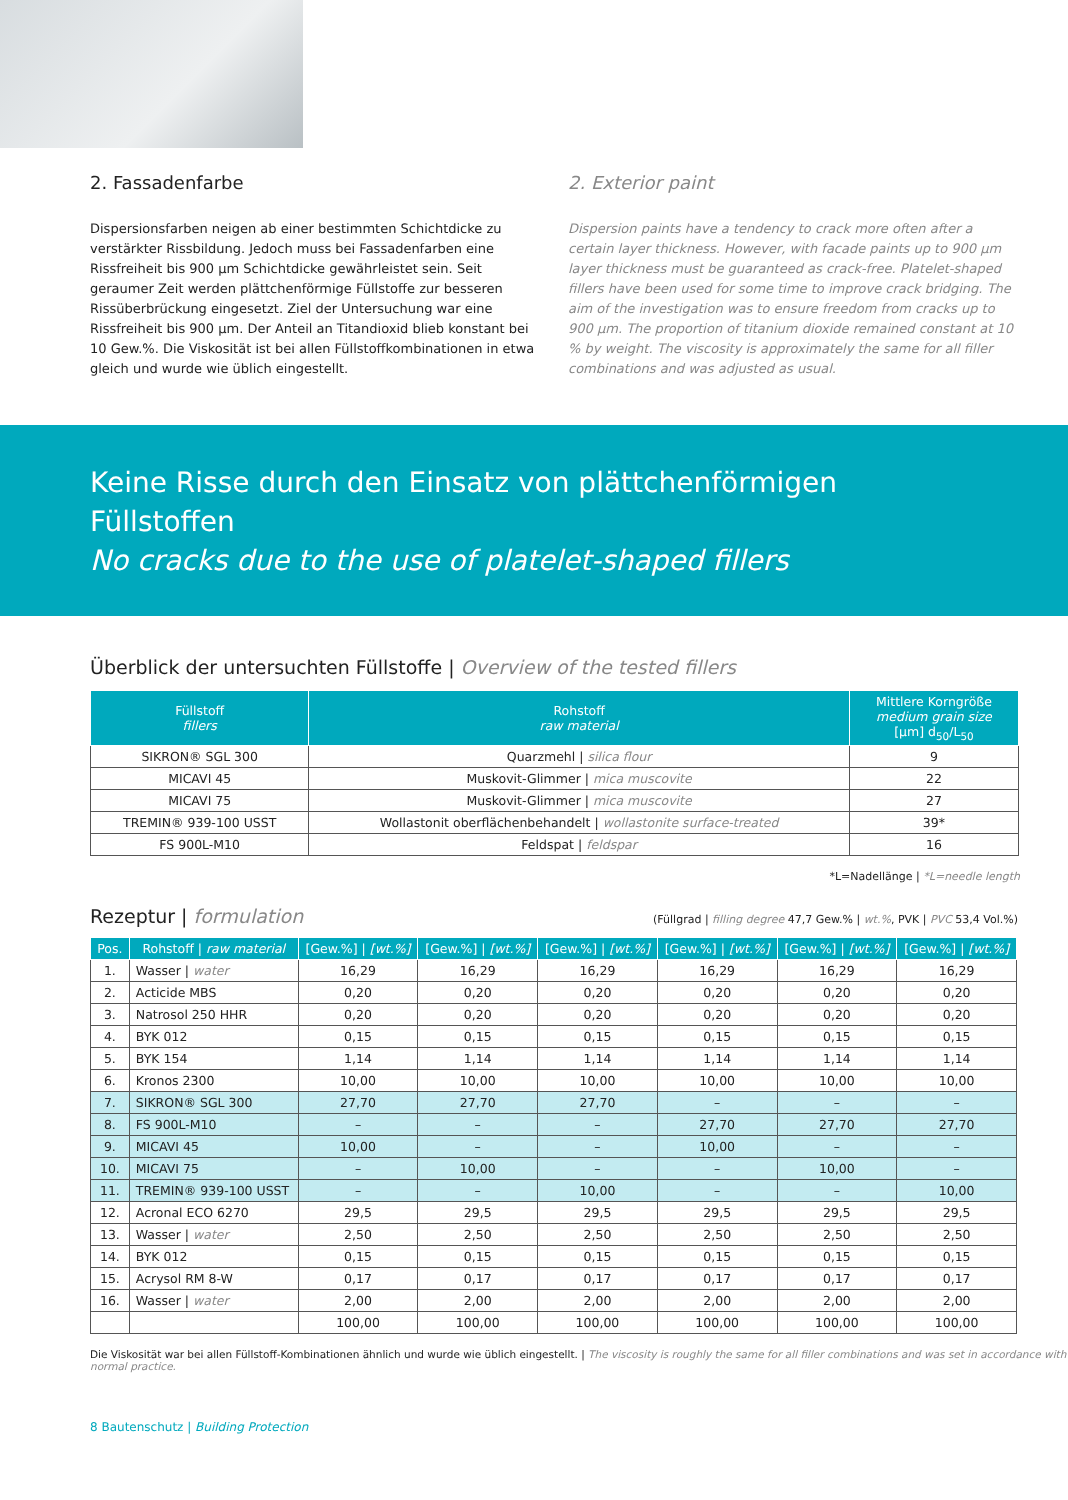2. Fassadenfarbe
Dispersionsfarben neigen ab einer bestimmten Schichtdicke zu verstärkter Rissbildung. Jedoch muss bei Fassadenfarben eine Rissfreiheit bis 900 µm Schichtdicke gewährleistet sein. Seit geraumer Zeit werden plättchenförmige Füllstoffe zur besseren Rissüberbrückung eingesetzt. Ziel der Untersuchung war eine Rissfreiheit bis 900 µm. Der Anteil an Titandioxid blieb konstant bei 10 Gew.%. Die Viskosität ist bei allen Füllstoffkombinationen in etwa gleich und wurde wie üblich eingestellt.
2. Exterior paint
Dispersion paints have a tendency to crack more often after a certain layer thickness. However, with facade paints up to 900 µm layer thickness must be guaranteed as crack-free. Platelet-shaped fillers have been used for some time to improve crack bridging. The aim of the investigation was to ensure freedom from cracks up to 900 µm. The proportion of titanium dioxide remained constant at 10 % by weight. The viscosity is approximately the same for all filler combinations and was adjusted as usual.
Keine Risse durch den Einsatz von plättchenförmigen Füllstoffen
No cracks due to the use of platelet-shaped fillers
Überblick der untersuchten Füllstoffe | Overview of the tested fillers
| Füllstoff fillers | Rohstoff raw material | Mittlere Korngröße medium grain size [µm] d<sub>50</sub>/L<sub>50</sub> |
| --- | --- | --- |
| SIKRON® SGL 300 | Quarzmehl / silica flour | 9 |
| MICAVI 45 | Muskovit-Glimmer / mica muscovite | 22 |
| MICAVI 75 | Muskovit-Glimmer / mica muscovite | 27 |
| TREMIN® 939-100 USST | Wollastonit oberflächenbehandelt / wollastonite surface-treated | 39* |
| FS 900L-M10 | Feldspat / feldspar | 16 |
*L=Nadellänge | *L=needle length
Rezeptur | formulation (Füllgrad | filling degree 47,7 Gew.% | wt.%, PVK | PVC 53,4 Vol.%)
| Pos. | Rohstoff / raw material | [Gew.%] / [wt.%] | [Gew.%] / [wt.%] | [Gew.%] / [wt.%] | [Gew.%] / [wt.%] | [Gew.%] / [wt.%] | [Gew.%] / [wt.%] |
| --- | --- | --- | --- | --- | --- | --- | --- |
| 1. | Wasser / water | 16,29 | 16,29 | 16,29 | 16,29 | 16,29 | 16,29 |
| 2. | Acticide MBS | 0,20 | 0,20 | 0,20 | 0,20 | 0,20 | 0,20 |
| 3. | Natrosol 250 HHR | 0,20 | 0,20 | 0,20 | 0,20 | 0,20 | 0,20 |
| 4. | BYK 012 | 0,15 | 0,15 | 0,15 | 0,15 | 0,15 | 0,15 |
| 5. | BYK 154 | 1,14 | 1,14 | 1,14 | 1,14 | 1,14 | 1,14 |
| 6. | Kronos 2300 | 10,00 | 10,00 | 10,00 | 10,00 | 10,00 | 10,00 |
| 7. | SIKRON® SGL 300 | 27,70 | 27,70 | 27,70 | – | – | – |
| 8. | FS 900L-M10 | – | – | – | 27,70 | 27,70 | 27,70 |
| 9. | MICAVI 45 | 10,00 | – | – | 10,00 | – | – |
| 10. | MICAVI 75 | – | 10,00 | – | – | 10,00 | – |
| 11. | TREMIN® 939-100 USST | – | – | 10,00 | – | – | 10,00 |
| 12. | Acronal ECO 6270 | 29,5 | 29,5 | 29,5 | 29,5 | 29,5 | 29,5 |
| 13. | Wasser / water | 2,50 | 2,50 | 2,50 | 2,50 | 2,50 | 2,50 |
| 14. | BYK 012 | 0,15 | 0,15 | 0,15 | 0,15 | 0,15 | 0,15 |
| 15. | Acrysol RM 8-W | 0,17 | 0,17 | 0,17 | 0,17 | 0,17 | 0,17 |
| 16. | Wasser / water | 2,00 | 2,00 | 2,00 | 2,00 | 2,00 | 2,00 |
| | | 100,00 | 100,00 | 100,00 | 100,00 | 100,00 | 100,00 |
Die Viskosität war bei allen Füllstoff-Kombinationen ähnlich und wurde wie üblich eingestellt. | The viscosity is roughly the same for all filler combinations and was set in accordance with normal practice.
8 Bautenschutz | Building Protection